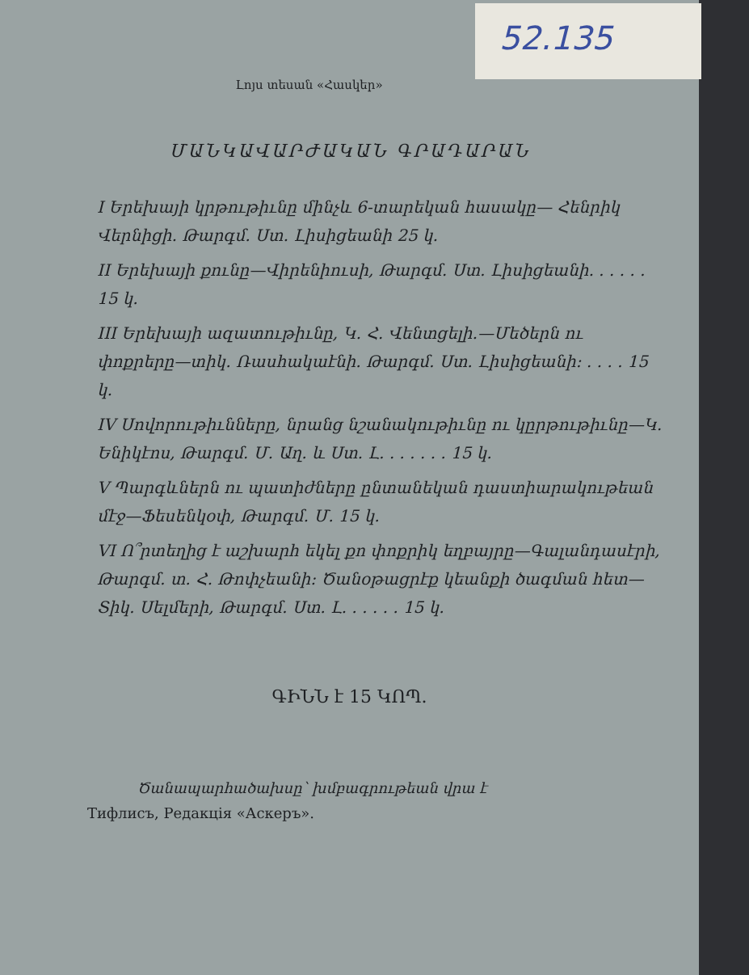52.135
Լոյս տեսան «Հասկեր»
ՄԱՆԿԱՎԱՐԺԱԿԱՆ ԳՐԱԴԱՐԱՆ
I Երեխայի կրթութիւնը մինչև 6-տարեկան հասակը— Հենրիկ Վերնիցի. Թարգմ. Ստ. Լիսիցեանի 25 կ.
II Երեխայի քունը—Վիրենիուսի, Թարգմ. Ստ. Լիսիցեանի. . . . . . 15 կ.
III Երեխայի ազատութիւնը, Կ. Հ. Վենտցելի.—Մեծերն ու փոքրերը—տիկ. Ռասհակաէնի. Թարգմ. Ստ. Լիսիցեանի: . . . . 15 կ.
IV Սովորութիւնները, նրանց նշանակութիւնը ու կըրթութիւնը—Կ. Ենիկէոս, Թարգմ. Մ. Աղ. և Ստ. Լ. . . . . . . 15 կ.
V Պարգևներն ու պատիժները ընտանեկան դաստիարակութեան մէջ—Ֆեսենկօփ, Թարգմ. Մ. 15 կ.
VI Ո՞րտեղից է աշխարհ եկել քո փոքրիկ եղբայրը—Գալանդասէրի, Թարգմ. տ. Հ. Թոփչեանի: Ծանօթացրէք կեանքի ծագման հետ—Տիկ. Սելմերի, Թարգմ. Ստ. Լ. . . . . . 15 կ.
ԳԻՆՆ է 15 ԿՈՊ.
Ծանապարհածախսը՝ խմբագրութեան վրա է
Тифлисъ, Редакція «Аскеръ».